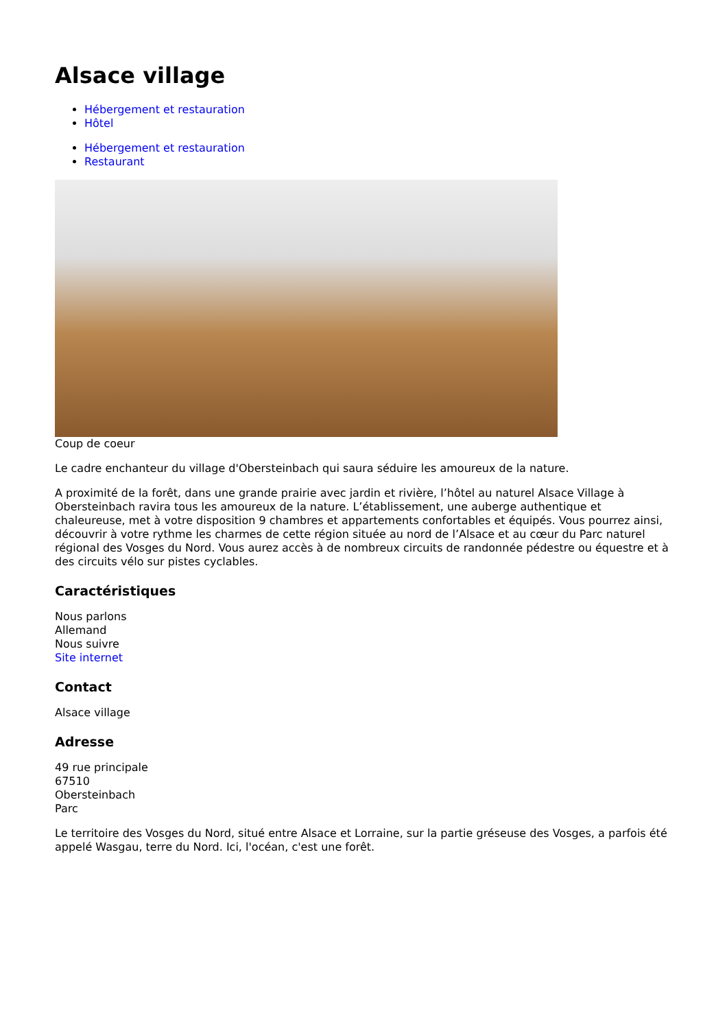Alsace village
Hébergement et restauration
Hôtel
Hébergement et restauration
Restaurant
Coup de coeur
Le cadre enchanteur du village d'Obersteinbach qui saura séduire les amoureux de la nature.
A proximité de la forêt, dans une grande prairie avec jardin et rivière, l’hôtel au naturel Alsace Village à Obersteinbach ravira tous les amoureux de la nature. L’établissement, une auberge authentique et chaleureuse, met à votre disposition 9 chambres et appartements confortables et équipés. Vous pourrez ainsi, découvrir à votre rythme les charmes de cette région située au nord de l’Alsace et au cœur du Parc naturel régional des Vosges du Nord. Vous aurez accès à de nombreux circuits de randonnée pédestre ou équestre et à des circuits vélo sur pistes cyclables.
Caractéristiques
Nous parlons
Allemand
Nous suivre
Site internet
Contact
Alsace village
Adresse
49 rue principale
67510
Obersteinbach
Parc
Le territoire des Vosges du Nord, situé entre Alsace et Lorraine, sur la partie gréseuse des Vosges, a parfois été appelé Wasgau, terre du Nord. Ici, l'océan, c'est une forêt.